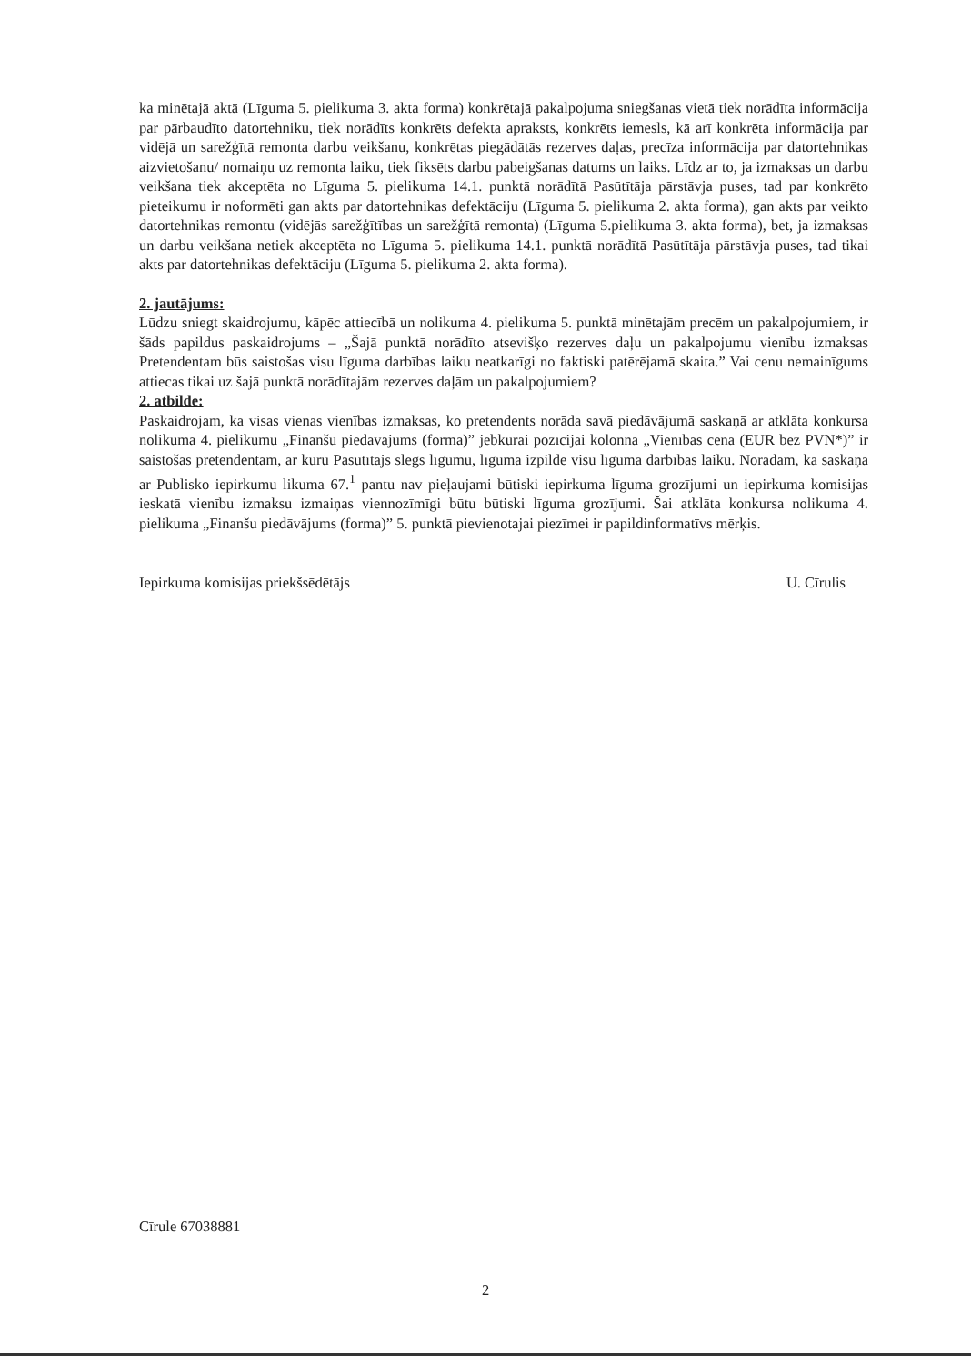ka minētajā aktā (Līguma 5. pielikuma 3. akta forma) konkrētajā pakalpojuma sniegšanas vietā tiek norādīta informācija par pārbaudīto datortehniku, tiek norādīts konkrēts defekta apraksts, konkrēts iemesls, kā arī konkrēta informācija par vidējā un sarežģītā remonta darbu veikšanu, konkrētas piegādātās rezerves daļas, precīza informācija par datortehnikas aizvietošanu/ nomaiņu uz remonta laiku, tiek fiksēts darbu pabeigšanas datums un laiks. Līdz ar to, ja izmaksas un darbu veikšana tiek akceptēta no Līguma 5. pielikuma 14.1. punktā norādītā Pasūtītāja pārstāvja puses, tad par konkrēto pieteikumu ir noformēti gan akts par datortehnikas defektāciju (Līguma 5. pielikuma 2. akta forma), gan akts par veikto datortehnikas remontu (vidējās sarežģītības un sarežģītā remonta) (Līguma 5.pielikuma 3. akta forma), bet, ja izmaksas un darbu veikšana netiek akceptēta no Līguma 5. pielikuma 14.1. punktā norādītā Pasūtītāja pārstāvja puses, tad tikai akts par datortehnikas defektāciju (Līguma 5. pielikuma 2. akta forma).
2. jautājums:
Lūdzu sniegt skaidrojumu, kāpēc attiecībā un nolikuma 4. pielikuma 5. punktā minētajām precēm un pakalpojumiem, ir šāds papildus paskaidrojums – „Šajā punktā norādīto atsevišķo rezerves daļu un pakalpojumu vienību izmaksas Pretendentam būs saistošas visu līguma darbības laiku neatkarīgi no faktiski patērējamā skaita.” Vai cenu nemainīgums attiecas tikai uz šajā punktā norādītajām rezerves daļām un pakalpojumiem?
2. atbilde:
Paskaidrojam, ka visas vienas vienības izmaksas, ko pretendents norāda savā piedāvājumā saskaņā ar atklāta konkursa nolikuma 4. pielikumu „Finanšu piedāvājums (forma)” jebkurai pozīcijai kolonnā „Vienības cena (EUR bez PVN*)” ir saistošas pretendentam, ar kuru Pasūtītājs slēgs līgumu, līguma izpildē visu līguma darbības laiku. Norādām, ka saskaņā ar Publisko iepirkumu likuma 67.<sup>1</sup> pantu nav pieļaujami būtiski iepirkuma līguma grozījumi un iepirkuma komisijas ieskatā vienību izmaksu izmaiņas viennozīmīgi būtu būtiski līguma grozījumi. Šai atklāta konkursa nolikuma 4. pielikuma „Finanšu piedāvājums (forma)” 5. punktā pievienotajai piezīmei ir papildinformatīvs mērķis.
Iepirkuma komisijas priekšsēdētājs U. Cīrulis
Cīrule 67038881
2